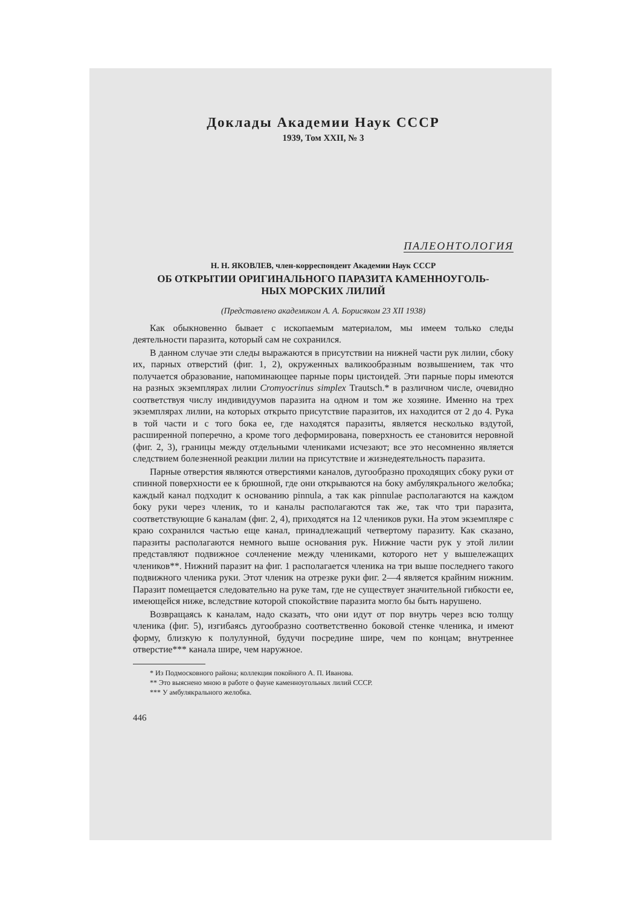Доклады Академии Наук СССР
1939, Том XXII, № 3
ПАЛЕОНТОЛОГИЯ
Н. Н. ЯКОВЛЕВ, член-корреспондент Академии Наук СССР
ОБ ОТКРЫТИИ ОРИГИНАЛЬНОГО ПАРАЗИТА КАМЕННОУГОЛЬ-
НЫХ МОРСКИХ ЛИЛИЙ
(Представлено академиком А. А. Борисяком 23 XII 1938)
Как обыкновенно бывает с ископаемым материалом, мы имеем только следы деятельности паразита, который сам не сохранился.
В данном случае эти следы выражаются в присутствии на нижней части рук лилии, сбоку их, парных отверстий (фиг. 1, 2), окруженных валикообразным возвышением, так что получается образование, напоминающее парные поры цистоидей. Эти парные поры имеются на разных экземплярах лилии Cromyocrinus simplex Trautsch.* в различном числе, очевидно соответствуя числу индивидуумов паразита на одном и том же хозяине. Именно на трех экземплярах лилии, на которых открыто присутствие паразитов, их находится от 2 до 4. Рука в той части и с того бока ее, где находятся паразиты, является несколько вздутой, расширенной поперечно, а кроме того деформирована, поверхность ее становится неровной (фиг. 2, 3), границы между отдельными члениками исчезают; все это несомненно является следствием болезненной реакции лилии на присутствие и жизнедеятельность паразита.
Парные отверстия являются отверстиями каналов, дугообразно проходящих сбоку руки от спинной поверхности ее к брюшной, где они открываются на боку амбулякрального желобка; каждый канал подходит к основанию pinnula, а так как pinnulae располагаются на каждом боку руки через членик, то и каналы располагаются так же, так что три паразита, соответствующие 6 каналам (фиг. 2, 4), приходятся на 12 члеников руки. На этом экземпляре с краю сохранился частью еще канал, принадлежащий четвертому паразиту. Как сказано, паразиты располагаются немного выше основания рук. Нижние части рук у этой лилии представляют подвижное сочленение между члениками, которого нет у вышележащих члеников**. Нижний паразит на фиг. 1 располагается членика на три выше последнего такого подвижного членика руки. Этот членик на отрезке руки фиг. 2—4 является крайним нижним. Паразит помещается следовательно на руке там, где не существует значительной гибкости ее, имеющейся ниже, вследствие которой спокойствие паразита могло бы быть нарушено.
Возвращаясь к каналам, надо сказать, что они идут от пор внутрь через всю толщу членика (фиг. 5), изгибаясь дугообразно соответственно боковой стенке членика, и имеют форму, близкую к полулунной, будучи посредине шире, чем по концам; внутреннее отверстие*** канала шире, чем наружное.
* Из Подмосковного района; коллекция покойного А. П. Иванова.
** Это выяснено мною в работе о фауне каменноугольных лилий СССР.
*** У амбулякрального желобка.
446